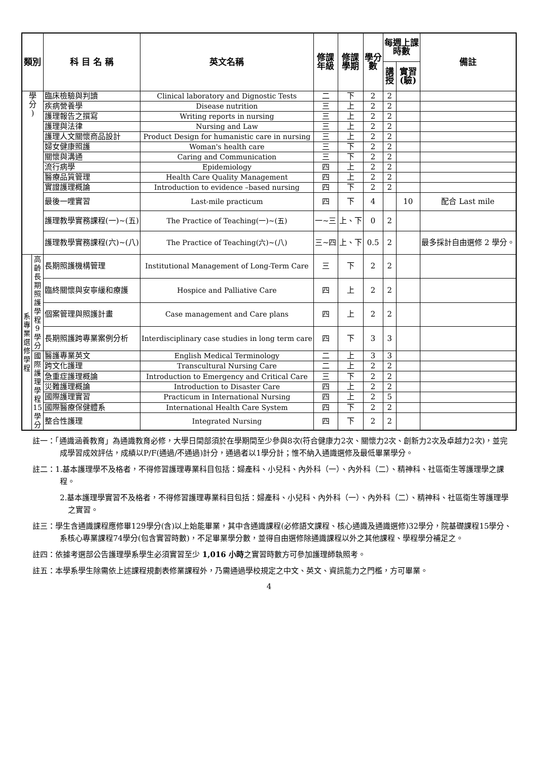| 類別 | | | 科 目 名 稱 | 英文名稱 | 修課 年級 | 修課 學期 | 學分 數 | 每週上課 時數 | | 備註 |
| --- | --- | --- | --- | --- | --- | --- | --- | --- | --- | --- |
| | | | | | | | | 講 授 | 實習 (驗) | |
| 學 分 ) | | 臨床檢驗與判讀 | | Clinical laboratory and Dignostic Tests | 二 | 下 | 2 | 2 | | |
| | | 疾病營養學 | | Disease nutrition | 三 | 上 | 2 | 2 | | |
| | | 護理報告之撰寫 | | Writing reports in nursing | 三 | 上 | 2 | 2 | | |
| | | 護理與法律 | | Nursing and Law | 三 | 上 | 2 | 2 | | |
| | | 護理人文關懷商品設計 | | Product Design for humanistic care in nursing | 三 | 上 | 2 | 2 | | |
| | | 婦女健康照護 | | Woman's health care | 三 | 下 | 2 | 2 | | |
| | | 關懷與溝通 | | Caring and Communication | 三 | 下 | 2 | 2 | | |
| | | 流行病學 | | Epidemiology | 四 | 上 | 2 | 2 | | |
| | | 醫療品質管理 | | Health Care Quality Management | 四 | 上 | 2 | 2 | | |
| | | 實證護理概論 | | Introduction to evidence –based nursing | 四 | 下 | 2 | 2 | | |
| | | 最後一哩實習 | | Last-mile practicum | 四 | 下 | 4 | | 10 | 配合 Last mile |
| | | 護理教學實務課程(一)~(五) | | The Practice of Teaching(一)~(五) | 一~三 | 上、下 | 0 | 2 | | |
| | | 護理教學實務課程(六)~(八) | | The Practice of Teaching(六)~(八) | 三~四 | 上、下 | 0.5 | 2 | | 最多採計自由選修 2 學分。 |
| 系 專 業 選 修 學 程 | 高齡長期照護學程 9 學分 | 長期照護機構管理 | | Institutional Management of Long-Term Care | 三 | 下 | 2 | 2 | | |
| | | 臨終關懷與安寧緩和療護 | | Hospice and Palliative Care | 四 | 上 | 2 | 2 | | |
| | | 個案管理與照護計畫 | | Case management and Care plans | 四 | 上 | 2 | 2 | | |
| | | 長期照護跨專業案例分析 | | Interdisciplinary case studies in long term care | 四 | 下 | 3 | 3 | | |
| | 國際護理學程 15 學分 | 醫護專業英文 | | English Medical Terminology | 二 | 上 | 3 | 3 | | |
| | | 跨文化護理 | | Transcultural Nursing Care | 二 | 上 | 2 | 2 | | |
| | | 急重症護理概論 | | Introduction to Emergency and Critical Care | 三 | 下 | 2 | 2 | | |
| | | 災難護理概論 | | Introduction to Disaster Care | 四 | 上 | 2 | 2 | | |
| | | 國際護理實習 | | Practicum in International Nursing | 四 | 上 | 2 | 5 | | |
| | | 國際醫療保健體系 | | International Health Care System | 四 | 下 | 2 | 2 | | |
| | | 整合性護理 | | Integrated Nursing | 四 | 下 | 2 | 2 | | |
註一：「通識涵養教育」為通識教育必修，大學日間部須於在學期間至少參與8次(符合健康力2次、關懷力2次、創新力2次及卓越力2次)，並完成學習成效評估，成績以P/F(通過/不通過)計分，通過者以1學分計；惟不納入通識選修及最低畢業學分。
註二：1.基本護理學不及格者，不得修習護理專業科目包括：婦產科、小兒科、內外科（一）、內外科（二）、精神科、社區衛生等護理學之課程。
2.基本護理學實習不及格者，不得修習護理專業科目包括：婦產科、小兒科、內外科（一）、內外科（二）、精神科、社區衛生等護理學之實習。
註三：學生含通識課程應修畢129學分(含)以上始能畢業，其中含通識課程(必修語文課程、核心通識及通識選修)32學分，院基礎課程15學分、系核心專業課程74學分(包含實習時數)，不足畢業學分數，並得自由選修除通識課程以外之其他課程、學程學分補足之。
註四：依據考選部公告護理學系學生必須實習至少 1,016 小時之實習時數方可參加護理師執照考。
註五：本學系學生除需依上述課程規劃表修業課程外，乃需通過學校規定之中文、英文、資訊能力之門檻，方可畢業。
4